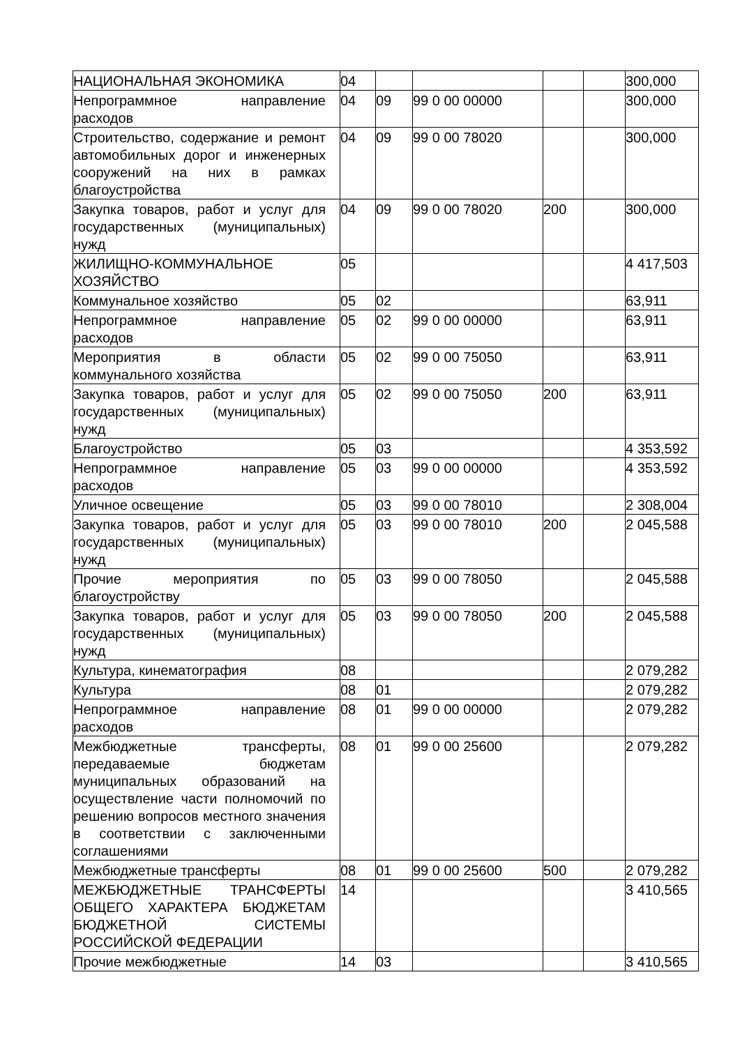| НАЦИОНАЛЬНАЯ ЭКОНОМИКА | 04 | | | | | 300,000 |
| Непрограммное направление расходов | 04 | 09 | 99 0 00 00000 | | | 300,000 |
| Строительство, содержание и ремонт автомобильных дорог и инженерных сооружений на них в рамках благоустройства | 04 | 09 | 99 0 00 78020 | | | 300,000 |
| Закупка товаров, работ и услуг для государственных (муниципальных) нужд | 04 | 09 | 99 0 00 78020 | 200 | | 300,000 |
| ЖИЛИЩНО-КОММУНАЛЬНОЕ ХОЗЯЙСТВО | 05 | | | | | 4 417,503 |
| Коммунальное хозяйство | 05 | 02 | | | | 63,911 |
| Непрограммное направление расходов | 05 | 02 | 99 0 00 00000 | | | 63,911 |
| Мероприятия в области коммунального хозяйства | 05 | 02 | 99 0 00 75050 | | | 63,911 |
| Закупка товаров, работ и услуг для государственных (муниципальных) нужд | 05 | 02 | 99 0 00 75050 | 200 | | 63,911 |
| Благоустройство | 05 | 03 | | | | 4 353,592 |
| Непрограммное направление расходов | 05 | 03 | 99 0 00 00000 | | | 4 353,592 |
| Уличное освещение | 05 | 03 | 99 0 00 78010 | | | 2 308,004 |
| Закупка товаров, работ и услуг для государственных (муниципальных) нужд | 05 | 03 | 99 0 00 78010 | 200 | | 2 045,588 |
| Прочие мероприятия по благоустройству | 05 | 03 | 99 0 00 78050 | | | 2 045,588 |
| Закупка товаров, работ и услуг для государственных (муниципальных) нужд | 05 | 03 | 99 0 00 78050 | 200 | | 2 045,588 |
| Культура, кинематография | 08 | | | | | 2 079,282 |
| Культура | 08 | 01 | | | | 2 079,282 |
| Непрограммное направление расходов | 08 | 01 | 99 0 00 00000 | | | 2 079,282 |
| Межбюджетные трансферты, передаваемые бюджетам муниципальных образований на осуществление части полномочий по решению вопросов местного значения в соответствии с заключенными соглашениями | 08 | 01 | 99 0 00 25600 | | | 2 079,282 |
| Межбюджетные трансферты | 08 | 01 | 99 0 00 25600 | 500 | | 2 079,282 |
| МЕЖБЮДЖЕТНЫЕ ТРАНСФЕРТЫ ОБЩЕГО ХАРАКТЕРА БЮДЖЕТАМ БЮДЖЕТНОЙ СИСТЕМЫ РОССИЙСКОЙ ФЕДЕРАЦИИ | 14 | | | | | 3 410,565 |
| Прочие межбюджетные | 14 | 03 | | | | 3 410,565 |